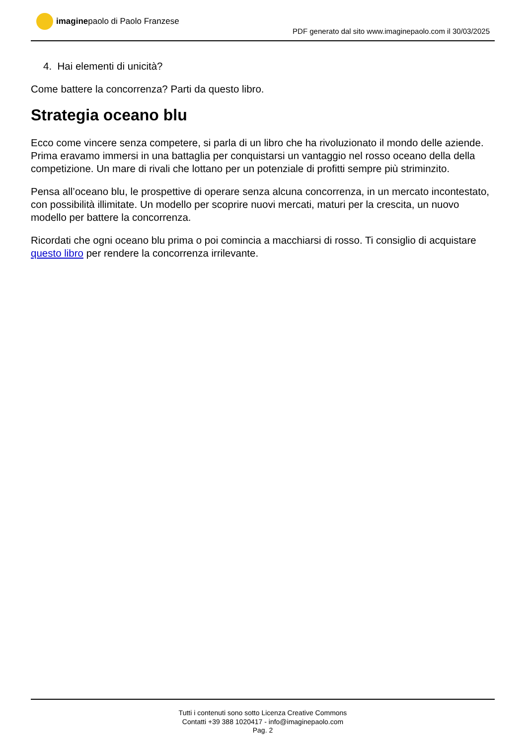imaginepaolo di Paolo Franzese
PDF generato dal sito www.imaginepaolo.com il 30/03/2025
4. Hai elementi di unicità?
Come battere la concorrenza? Parti da questo libro.
Strategia oceano blu
Ecco come vincere senza competere, si parla di un libro che ha rivoluzionato il mondo delle aziende. Prima eravamo immersi in una battaglia per conquistarsi un vantaggio nel rosso oceano della della competizione. Un mare di rivali che lottano per un potenziale di profitti sempre più striminzito.
Pensa all’oceano blu, le prospettive di operare senza alcuna concorrenza, in un mercato incontestato, con possibilità illimitate. Un modello per scoprire nuovi mercati, maturi per la crescita, un nuovo modello per battere la concorrenza.
Ricordati che ogni oceano blu prima o poi comincia a macchiarsi di rosso. Ti consiglio di acquistare questo libro per rendere la concorrenza irrilevante.
Tutti i contenuti sono sotto Licenza Creative Commons
Contatti +39 388 1020417 - info@imaginepaolo.com
Pag. 2